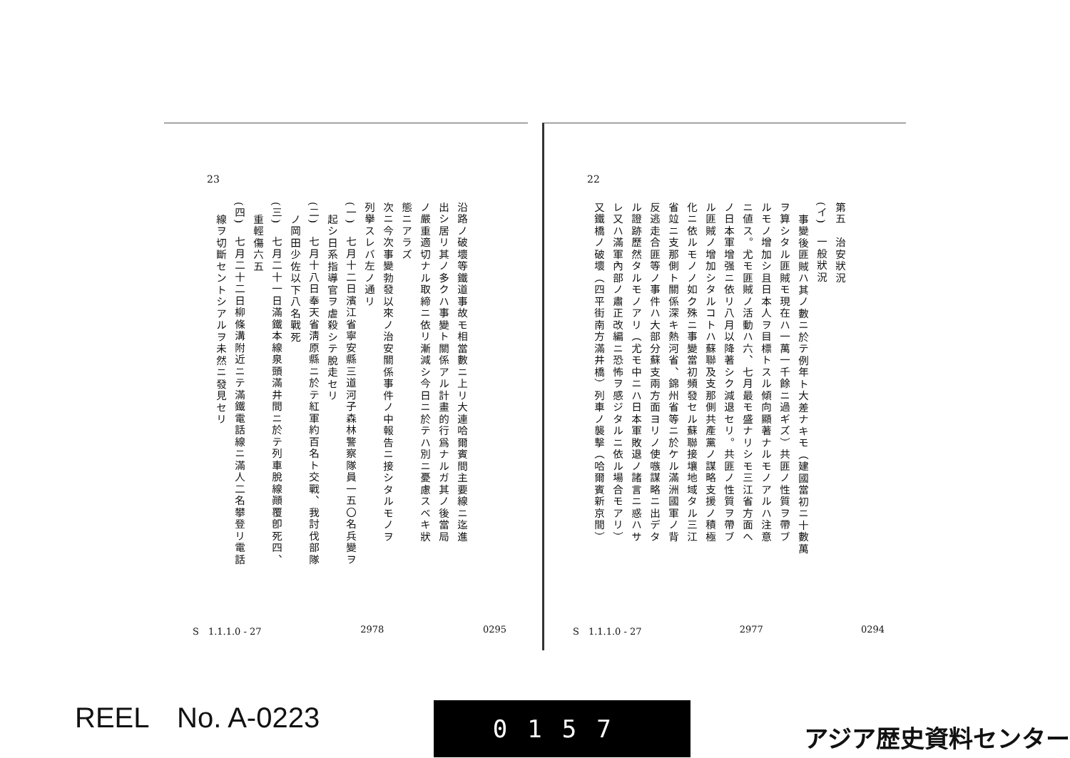22
第五　治安狀況
(イ)　一般狀況
事變後匪賊ハ其ノ數ニ於テ例年ト大差ナキモ（建國當初ニ十數萬
ヲ算シタル匪賊モ現在ハ一萬一千餘ニ過ギズ）共匪ノ性質ヲ帶ブ
ルモノ增加シ且日本人ヲ目標トスル傾向顯著ナルモノアルハ注意
ニ値ス。尤モ匪賊ノ活動ハ六、七月最モ盛ナリシモ三江省方面へ
ノ日本軍增强ニ依リ八月以降著シク減退セリ。共匪ノ性質ヲ帶ブ
ル匪賊ノ增加シタルコトハ蘇聯及支那側共產黨ノ謀略支援ノ積極
化ニ依ルモノノ如ク殊ニ事變當初頻發セル蘇聯接壤地域タル三江
省竝ニ支那側ト關係深キ熱河省、錦州省等ニ於ケル滿洲國軍ノ背
反逃走合匪等ノ事件ハ大部分蘇支兩方面ヨリノ使嗾謀略ニ出デタ
ル證跡歷然タルモノアリ（尤モ中ニハ日本軍敗退ノ諸言ニ惑ハサ
レ又ハ滿軍內部ノ肅正改編ニ恐怖ヲ感ジタルニ依ル場合モアリ）
又鐵橋ノ破壞（四平街南方滿井橋）列車ノ襲擊（哈爾賓新京間）
S　1.1.1.0 - 27 2977 0294
23
沿路ノ破壞等鐵道事故モ相當數ニ上リ大連哈爾賓間主要線ニ迄進
出シ居リ其ノ多クハ事變ト關係アル計畫的行爲ナルガ其ノ後當局
ノ嚴重適切ナル取締ニ依リ漸減シ今日ニ於テハ別ニ憂慮スベキ狀
態ニアラズ
次ニ今次事變勃發以來ノ治安關係事件ノ中報告ニ接シタルモノヲ
列擧スレバ左ノ通リ
(一)　七月十二日濱江省寧安縣三道河子森林警察隊員一五〇名兵變ヲ
起シ日系指導官ヲ虐殺シテ脫走セリ
(二)　七月十八日奉天省淸原縣ニ於テ紅軍約百名ト交戰、我討伐部隊
ノ岡田少佐以下八名戰死
(三)　七月二十一日滿鐵本線泉頭滿井間ニ於テ列車脫線顚覆卽死四、
重輕傷六五
(四)　七月二十二日柳條溝附近ニテ滿鐵電話線ニ滿人二名攀登リ電話
線ヲ切斷セントシアルヲ未然ニ發見セリ
S　1.1.1.0 - 27 2978 0295
REEL　No. A-0223
0157
アジア歴史資料センター